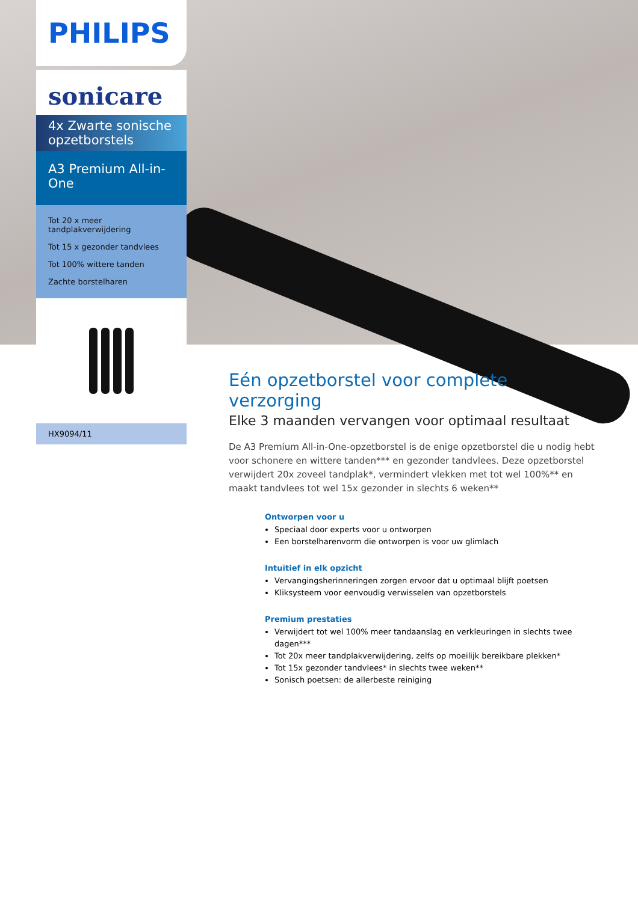PHILIPS
sonicare
4x Zwarte sonische opzetborstels
A3 Premium All-in-One
Tot 20 x meer tandplakverwijdering
Tot 15 x gezonder tandvlees
Tot 100% wittere tanden
Zachte borstelharen
HX9094/11
Eén opzetborstel voor complete verzorging
Elke 3 maanden vervangen voor optimaal resultaat
De A3 Premium All-in-One-opzetborstel is de enige opzetborstel die u nodig hebt voor schonere en wittere tanden*** en gezonder tandvlees. Deze opzetborstel verwijdert 20x zoveel tandplak*, vermindert vlekken met tot wel 100%** en maakt tandvlees tot wel 15x gezonder in slechts 6 weken**
Ontworpen voor u
Speciaal door experts voor u ontworpen
Een borstelharenvorm die ontworpen is voor uw glimlach
Intuïtief in elk opzicht
Vervangingsherinneringen zorgen ervoor dat u optimaal blijft poetsen
Kliksysteem voor eenvoudig verwisselen van opzetborstels
Premium prestaties
Verwijdert tot wel 100% meer tandaanslag en verkleuringen in slechts twee dagen***
Tot 20x meer tandplakverwijdering, zelfs op moeilijk bereikbare plekken*
Tot 15x gezonder tandvlees* in slechts twee weken**
Sonisch poetsen: de allerbeste reiniging